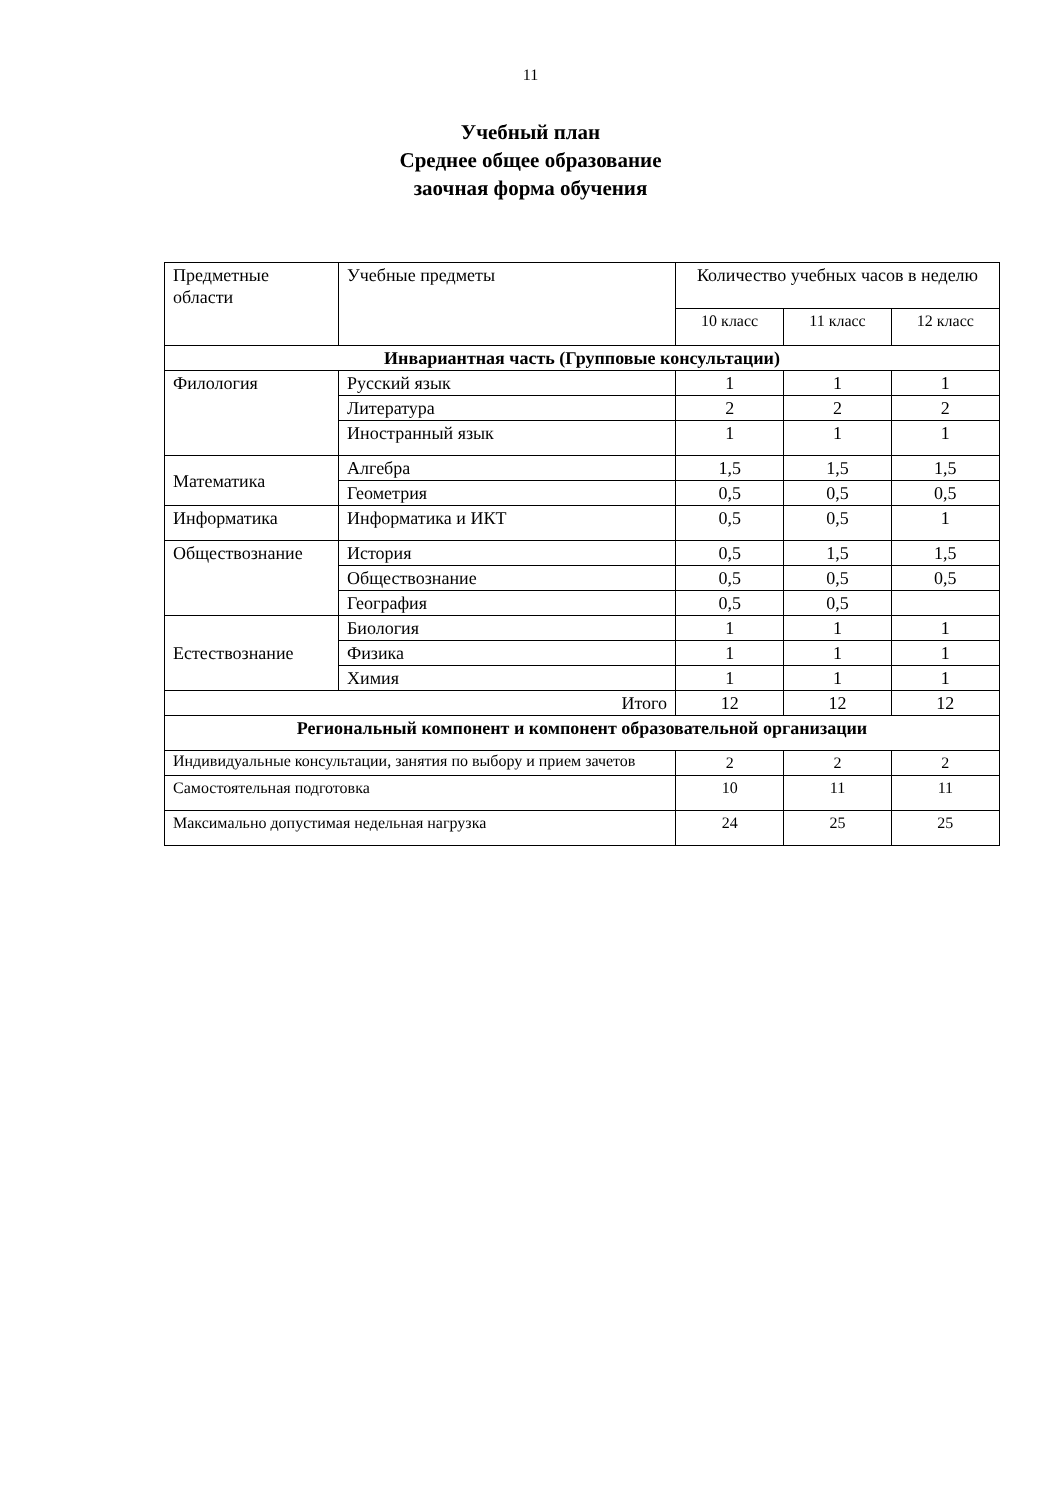11
Учебный план
Среднее общее образование
заочная форма обучения
| Предметные области | Учебные предметы | Количество учебных часов в неделю | | |
| --- | --- | --- | --- | --- |
| | | 10 класс | 11 класс | 12 класс |
| Инвариантная часть (Групповые консультации) | | | | |
| Филология | Русский язык | 1 | 1 | 1 |
| | Литература | 2 | 2 | 2 |
| | Иностранный язык | 1 | 1 | 1 |
| Математика | Алгебра | 1,5 | 1,5 | 1,5 |
| | Геометрия | 0,5 | 0,5 | 0,5 |
| Информатика | Информатика и ИКТ | 0,5 | 0,5 | 1 |
| Обществознание | История | 0,5 | 1,5 | 1,5 |
| | Обществознание | 0,5 | 0,5 | 0,5 |
| | География | 0,5 | 0,5 | |
| Естествознание | Биология | 1 | 1 | 1 |
| | Физика | 1 | 1 | 1 |
| | Химия | 1 | 1 | 1 |
| Итого | | 12 | 12 | 12 |
| Региональный компонент и компонент образовательной организации | | | | |
| Индивидуальные консультации, занятия по выбору и прием зачетов | | 2 | 2 | 2 |
| Самостоятельная подготовка | | 10 | 11 | 11 |
| Максимально допустимая недельная нагрузка | | 24 | 25 | 25 |